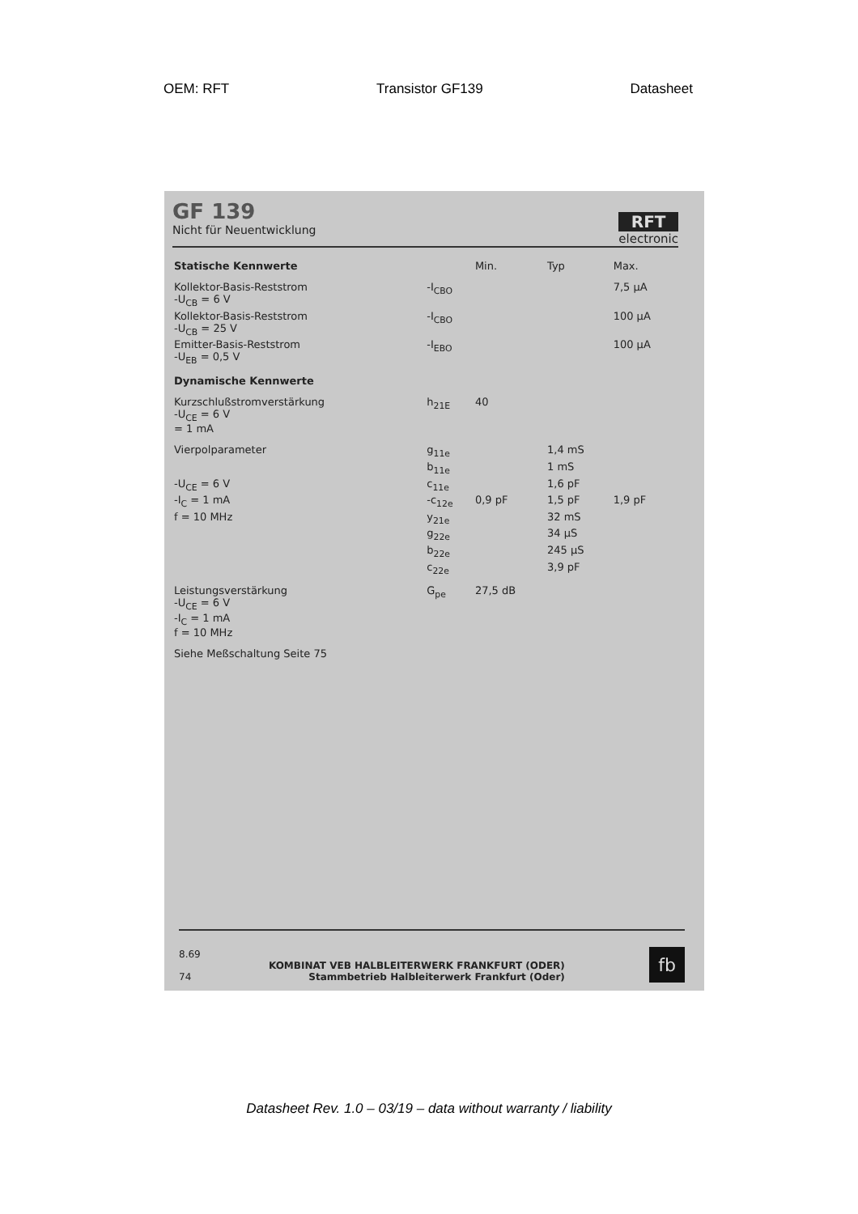OEM: RFT Transistor GF139 Datasheet
GF 139
Nicht für Neuentwicklung
RFT
electronic
| Statische Kennwerte | | Min. | Typ | Max. |
| --- | --- | --- | --- | --- |
| Kollektor-Basis-Reststrom -U<sub>CB</sub> = 6 V | -I<sub>CBO</sub> | | | 7,5 µA |
| Kollektor-Basis-Reststrom -U<sub>CB</sub> = 25 V | -I<sub>CBO</sub> | | | 100 µA |
| Emitter-Basis-Reststrom -U<sub>EB</sub> = 0,5 V | -I<sub>EBO</sub> | | | 100 µA |
| Dynamische Kennwerte | | | | |
| Kurzschlußstromverstärkung -U<sub>CE</sub> = 6 V = 1 mA | h<sub>21E</sub> | 40 | | |
| Vierpolparameter | g<sub>11e</sub> | | 1,4 mS | |
| | b<sub>11e</sub> | | 1 mS | |
| -U<sub>CE</sub> = 6 V | c<sub>11e</sub> | | 1,6 pF | |
| -I<sub>C</sub> = 1 mA | -c<sub>12e</sub> | 0,9 pF | 1,5 pF | 1,9 pF |
| f = 10 MHz | y<sub>21e</sub> | | 32 mS | |
| | g<sub>22e</sub> | | 34 µS | |
| | b<sub>22e</sub> | | 245 µS | |
| | c<sub>22e</sub> | | 3,9 pF | |
| Leistungsverstärkung -U<sub>CE</sub> = 6 V -I<sub>C</sub> = 1 mA f = 10 MHz | G<sub>pe</sub> | 27,5 dB | | |
| Siehe Meßschaltung Seite 75 | | | | |
8.69
74
KOMBINAT VEB HALBLEITERWERK FRANKFURT (ODER)
Stammbetrieb Halbleiterwerk Frankfurt (Oder)
fb
Datasheet Rev. 1.0 – 03/19 – data without warranty / liability